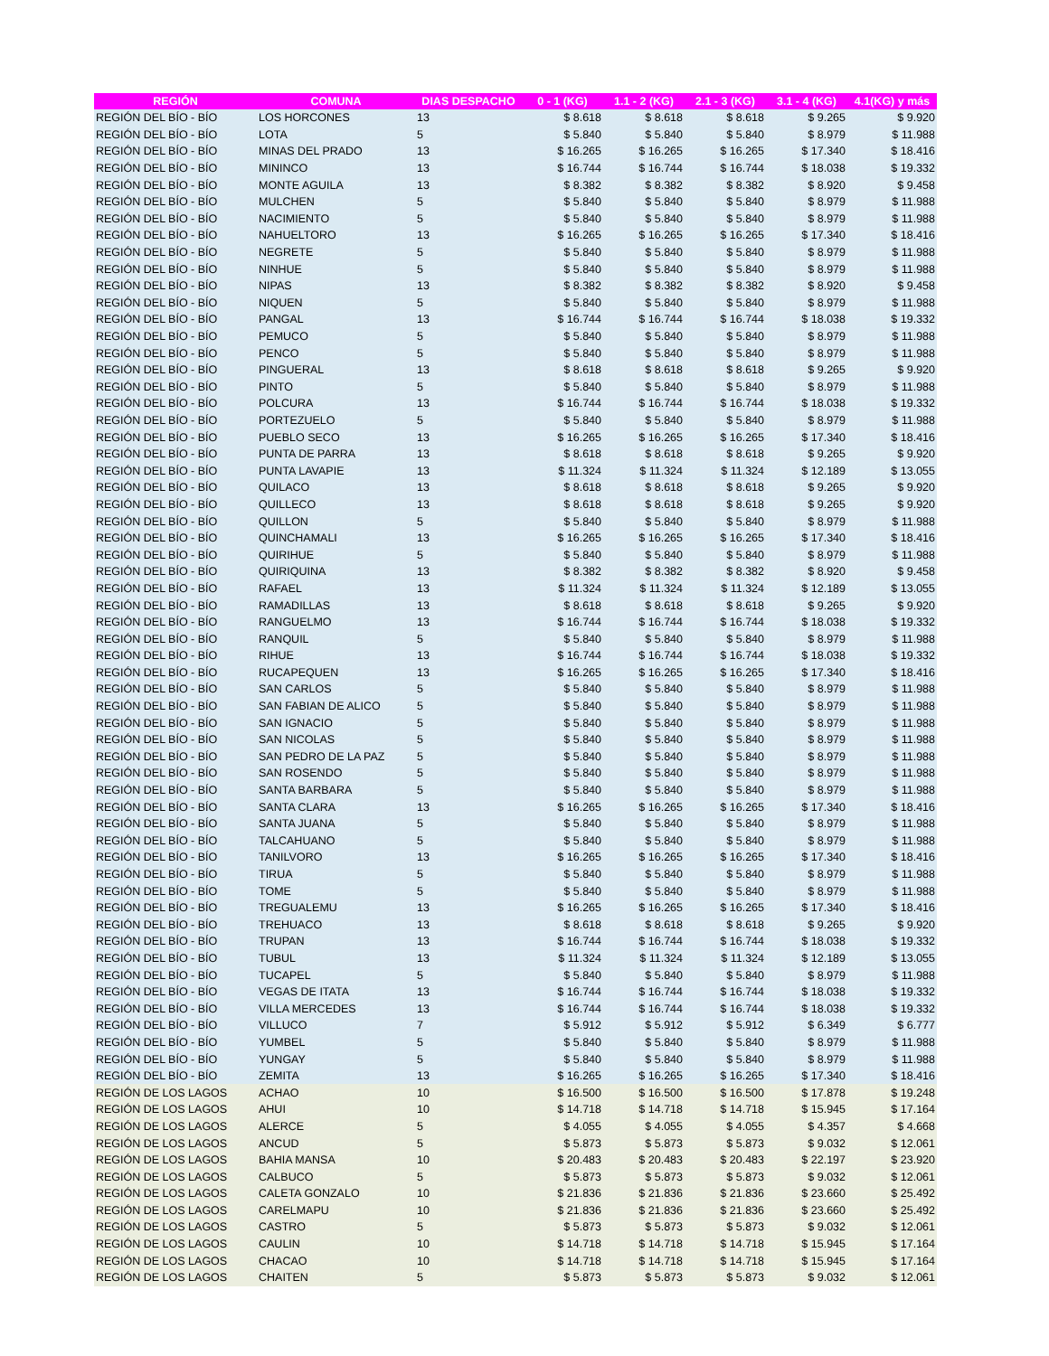| REGIÓN | COMUNA | DIAS DESPACHO | 0 - 1 (KG) | 1.1 - 2 (KG) | 2.1 - 3 (KG) | 3.1 - 4 (KG) | 4.1(KG) y más |
| --- | --- | --- | --- | --- | --- | --- | --- |
| REGIÓN DEL BÍO - BÍO | LOS HORCONES | 13 | $ 8.618 | $ 8.618 | $ 8.618 | $ 9.265 | $ 9.920 |
| REGIÓN DEL BÍO - BÍO | LOTA | 5 | $ 5.840 | $ 5.840 | $ 5.840 | $ 8.979 | $ 11.988 |
| REGIÓN DEL BÍO - BÍO | MINAS DEL PRADO | 13 | $ 16.265 | $ 16.265 | $ 16.265 | $ 17.340 | $ 18.416 |
| REGIÓN DEL BÍO - BÍO | MININCO | 13 | $ 16.744 | $ 16.744 | $ 16.744 | $ 18.038 | $ 19.332 |
| REGIÓN DEL BÍO - BÍO | MONTE AGUILA | 13 | $ 8.382 | $ 8.382 | $ 8.382 | $ 8.920 | $ 9.458 |
| REGIÓN DEL BÍO - BÍO | MULCHEN | 5 | $ 5.840 | $ 5.840 | $ 5.840 | $ 8.979 | $ 11.988 |
| REGIÓN DEL BÍO - BÍO | NACIMIENTO | 5 | $ 5.840 | $ 5.840 | $ 5.840 | $ 8.979 | $ 11.988 |
| REGIÓN DEL BÍO - BÍO | NAHUELTORO | 13 | $ 16.265 | $ 16.265 | $ 16.265 | $ 17.340 | $ 18.416 |
| REGIÓN DEL BÍO - BÍO | NEGRETE | 5 | $ 5.840 | $ 5.840 | $ 5.840 | $ 8.979 | $ 11.988 |
| REGIÓN DEL BÍO - BÍO | NINHUE | 5 | $ 5.840 | $ 5.840 | $ 5.840 | $ 8.979 | $ 11.988 |
| REGIÓN DEL BÍO - BÍO | NIPAS | 13 | $ 8.382 | $ 8.382 | $ 8.382 | $ 8.920 | $ 9.458 |
| REGIÓN DEL BÍO - BÍO | NIQUEN | 5 | $ 5.840 | $ 5.840 | $ 5.840 | $ 8.979 | $ 11.988 |
| REGIÓN DEL BÍO - BÍO | PANGAL | 13 | $ 16.744 | $ 16.744 | $ 16.744 | $ 18.038 | $ 19.332 |
| REGIÓN DEL BÍO - BÍO | PEMUCO | 5 | $ 5.840 | $ 5.840 | $ 5.840 | $ 8.979 | $ 11.988 |
| REGIÓN DEL BÍO - BÍO | PENCO | 5 | $ 5.840 | $ 5.840 | $ 5.840 | $ 8.979 | $ 11.988 |
| REGIÓN DEL BÍO - BÍO | PINGUERAL | 13 | $ 8.618 | $ 8.618 | $ 8.618 | $ 9.265 | $ 9.920 |
| REGIÓN DEL BÍO - BÍO | PINTO | 5 | $ 5.840 | $ 5.840 | $ 5.840 | $ 8.979 | $ 11.988 |
| REGIÓN DEL BÍO - BÍO | POLCURA | 13 | $ 16.744 | $ 16.744 | $ 16.744 | $ 18.038 | $ 19.332 |
| REGIÓN DEL BÍO - BÍO | PORTEZUELO | 5 | $ 5.840 | $ 5.840 | $ 5.840 | $ 8.979 | $ 11.988 |
| REGIÓN DEL BÍO - BÍO | PUEBLO SECO | 13 | $ 16.265 | $ 16.265 | $ 16.265 | $ 17.340 | $ 18.416 |
| REGIÓN DEL BÍO - BÍO | PUNTA DE PARRA | 13 | $ 8.618 | $ 8.618 | $ 8.618 | $ 9.265 | $ 9.920 |
| REGIÓN DEL BÍO - BÍO | PUNTA LAVAPIE | 13 | $ 11.324 | $ 11.324 | $ 11.324 | $ 12.189 | $ 13.055 |
| REGIÓN DEL BÍO - BÍO | QUILACO | 13 | $ 8.618 | $ 8.618 | $ 8.618 | $ 9.265 | $ 9.920 |
| REGIÓN DEL BÍO - BÍO | QUILLECO | 13 | $ 8.618 | $ 8.618 | $ 8.618 | $ 9.265 | $ 9.920 |
| REGIÓN DEL BÍO - BÍO | QUILLON | 5 | $ 5.840 | $ 5.840 | $ 5.840 | $ 8.979 | $ 11.988 |
| REGIÓN DEL BÍO - BÍO | QUINCHAMALI | 13 | $ 16.265 | $ 16.265 | $ 16.265 | $ 17.340 | $ 18.416 |
| REGIÓN DEL BÍO - BÍO | QUIRIHUE | 5 | $ 5.840 | $ 5.840 | $ 5.840 | $ 8.979 | $ 11.988 |
| REGIÓN DEL BÍO - BÍO | QUIRIQUINA | 13 | $ 8.382 | $ 8.382 | $ 8.382 | $ 8.920 | $ 9.458 |
| REGIÓN DEL BÍO - BÍO | RAFAEL | 13 | $ 11.324 | $ 11.324 | $ 11.324 | $ 12.189 | $ 13.055 |
| REGIÓN DEL BÍO - BÍO | RAMADILLAS | 13 | $ 8.618 | $ 8.618 | $ 8.618 | $ 9.265 | $ 9.920 |
| REGIÓN DEL BÍO - BÍO | RANGUELMO | 13 | $ 16.744 | $ 16.744 | $ 16.744 | $ 18.038 | $ 19.332 |
| REGIÓN DEL BÍO - BÍO | RANQUIL | 5 | $ 5.840 | $ 5.840 | $ 5.840 | $ 8.979 | $ 11.988 |
| REGIÓN DEL BÍO - BÍO | RIHUE | 13 | $ 16.744 | $ 16.744 | $ 16.744 | $ 18.038 | $ 19.332 |
| REGIÓN DEL BÍO - BÍO | RUCAPEQUEN | 13 | $ 16.265 | $ 16.265 | $ 16.265 | $ 17.340 | $ 18.416 |
| REGIÓN DEL BÍO - BÍO | SAN CARLOS | 5 | $ 5.840 | $ 5.840 | $ 5.840 | $ 8.979 | $ 11.988 |
| REGIÓN DEL BÍO - BÍO | SAN FABIAN DE ALICO | 5 | $ 5.840 | $ 5.840 | $ 5.840 | $ 8.979 | $ 11.988 |
| REGIÓN DEL BÍO - BÍO | SAN IGNACIO | 5 | $ 5.840 | $ 5.840 | $ 5.840 | $ 8.979 | $ 11.988 |
| REGIÓN DEL BÍO - BÍO | SAN NICOLAS | 5 | $ 5.840 | $ 5.840 | $ 5.840 | $ 8.979 | $ 11.988 |
| REGIÓN DEL BÍO - BÍO | SAN PEDRO DE LA PAZ | 5 | $ 5.840 | $ 5.840 | $ 5.840 | $ 8.979 | $ 11.988 |
| REGIÓN DEL BÍO - BÍO | SAN ROSENDO | 5 | $ 5.840 | $ 5.840 | $ 5.840 | $ 8.979 | $ 11.988 |
| REGIÓN DEL BÍO - BÍO | SANTA BARBARA | 5 | $ 5.840 | $ 5.840 | $ 5.840 | $ 8.979 | $ 11.988 |
| REGIÓN DEL BÍO - BÍO | SANTA CLARA | 13 | $ 16.265 | $ 16.265 | $ 16.265 | $ 17.340 | $ 18.416 |
| REGIÓN DEL BÍO - BÍO | SANTA JUANA | 5 | $ 5.840 | $ 5.840 | $ 5.840 | $ 8.979 | $ 11.988 |
| REGIÓN DEL BÍO - BÍO | TALCAHUANO | 5 | $ 5.840 | $ 5.840 | $ 5.840 | $ 8.979 | $ 11.988 |
| REGIÓN DEL BÍO - BÍO | TANILVORO | 13 | $ 16.265 | $ 16.265 | $ 16.265 | $ 17.340 | $ 18.416 |
| REGIÓN DEL BÍO - BÍO | TIRUA | 5 | $ 5.840 | $ 5.840 | $ 5.840 | $ 8.979 | $ 11.988 |
| REGIÓN DEL BÍO - BÍO | TOME | 5 | $ 5.840 | $ 5.840 | $ 5.840 | $ 8.979 | $ 11.988 |
| REGIÓN DEL BÍO - BÍO | TREGUALEMU | 13 | $ 16.265 | $ 16.265 | $ 16.265 | $ 17.340 | $ 18.416 |
| REGIÓN DEL BÍO - BÍO | TREHUACO | 13 | $ 8.618 | $ 8.618 | $ 8.618 | $ 9.265 | $ 9.920 |
| REGIÓN DEL BÍO - BÍO | TRUPAN | 13 | $ 16.744 | $ 16.744 | $ 16.744 | $ 18.038 | $ 19.332 |
| REGIÓN DEL BÍO - BÍO | TUBUL | 13 | $ 11.324 | $ 11.324 | $ 11.324 | $ 12.189 | $ 13.055 |
| REGIÓN DEL BÍO - BÍO | TUCAPEL | 5 | $ 5.840 | $ 5.840 | $ 5.840 | $ 8.979 | $ 11.988 |
| REGIÓN DEL BÍO - BÍO | VEGAS DE ITATA | 13 | $ 16.744 | $ 16.744 | $ 16.744 | $ 18.038 | $ 19.332 |
| REGIÓN DEL BÍO - BÍO | VILLA MERCEDES | 13 | $ 16.744 | $ 16.744 | $ 16.744 | $ 18.038 | $ 19.332 |
| REGIÓN DEL BÍO - BÍO | VILLUCO | 7 | $ 5.912 | $ 5.912 | $ 5.912 | $ 6.349 | $ 6.777 |
| REGIÓN DEL BÍO - BÍO | YUMBEL | 5 | $ 5.840 | $ 5.840 | $ 5.840 | $ 8.979 | $ 11.988 |
| REGIÓN DEL BÍO - BÍO | YUNGAY | 5 | $ 5.840 | $ 5.840 | $ 5.840 | $ 8.979 | $ 11.988 |
| REGIÓN DEL BÍO - BÍO | ZEMITA | 13 | $ 16.265 | $ 16.265 | $ 16.265 | $ 17.340 | $ 18.416 |
| REGIÓN DE LOS LAGOS | ACHAO | 10 | $ 16.500 | $ 16.500 | $ 16.500 | $ 17.878 | $ 19.248 |
| REGIÓN DE LOS LAGOS | AHUI | 10 | $ 14.718 | $ 14.718 | $ 14.718 | $ 15.945 | $ 17.164 |
| REGIÓN DE LOS LAGOS | ALERCE | 5 | $ 4.055 | $ 4.055 | $ 4.055 | $ 4.357 | $ 4.668 |
| REGIÓN DE LOS LAGOS | ANCUD | 5 | $ 5.873 | $ 5.873 | $ 5.873 | $ 9.032 | $ 12.061 |
| REGIÓN DE LOS LAGOS | BAHIA MANSA | 10 | $ 20.483 | $ 20.483 | $ 20.483 | $ 22.197 | $ 23.920 |
| REGIÓN DE LOS LAGOS | CALBUCO | 5 | $ 5.873 | $ 5.873 | $ 5.873 | $ 9.032 | $ 12.061 |
| REGIÓN DE LOS LAGOS | CALETA GONZALO | 10 | $ 21.836 | $ 21.836 | $ 21.836 | $ 23.660 | $ 25.492 |
| REGIÓN DE LOS LAGOS | CARELMAPU | 10 | $ 21.836 | $ 21.836 | $ 21.836 | $ 23.660 | $ 25.492 |
| REGIÓN DE LOS LAGOS | CASTRO | 5 | $ 5.873 | $ 5.873 | $ 5.873 | $ 9.032 | $ 12.061 |
| REGIÓN DE LOS LAGOS | CAULIN | 10 | $ 14.718 | $ 14.718 | $ 14.718 | $ 15.945 | $ 17.164 |
| REGIÓN DE LOS LAGOS | CHACAO | 10 | $ 14.718 | $ 14.718 | $ 14.718 | $ 15.945 | $ 17.164 |
| REGIÓN DE LOS LAGOS | CHAITEN | 5 | $ 5.873 | $ 5.873 | $ 5.873 | $ 9.032 | $ 12.061 |